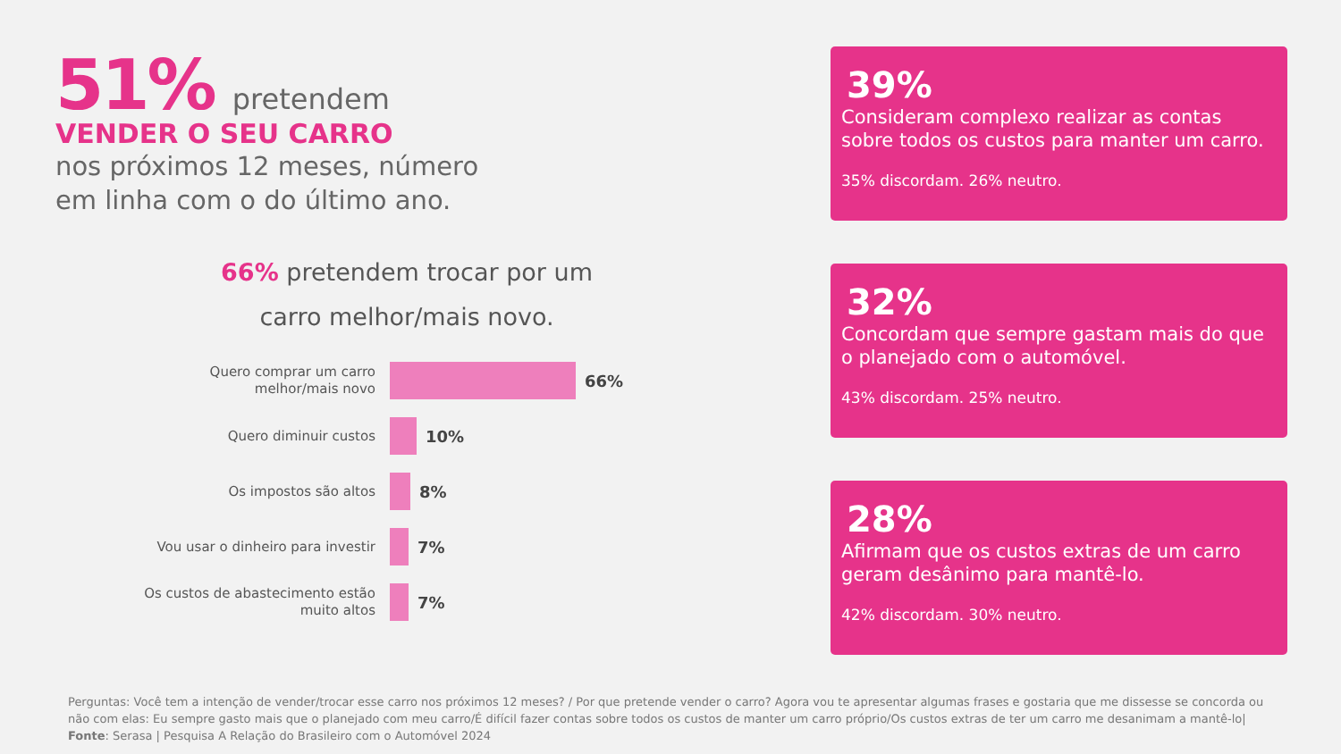51% pretendem
VENDER O SEU CARRO
nos próximos 12 meses, número
em linha com o do último ano.
66% pretendem trocar por um
carro melhor/mais novo.
Quero comprar um carro melhor/mais novo
66%
Quero diminuir custos
10%
Os impostos são altos
8%
Vou usar o dinheiro para investir
7%
Os custos de abastecimento estão muito altos
7%
39%
Consideram complexo realizar as contas sobre todos os custos para manter um carro.
35% discordam. 26% neutro.
32%
Concordam que sempre gastam mais do que o planejado com o automóvel.
43% discordam. 25% neutro.
28%
Afirmam que os custos extras de um carro geram desânimo para mantê-lo.
42% discordam. 30% neutro.
Perguntas: Você tem a intenção de vender/trocar esse carro nos próximos 12 meses? / Por que pretende vender o carro? Agora vou te apresentar algumas frases e gostaria que me dissesse se concorda ou não com elas: Eu sempre gasto mais que o planejado com meu carro/É difícil fazer contas sobre todos os custos de manter um carro próprio/Os custos extras de ter um carro me desanimam a mantê-lo| Fonte: Serasa | Pesquisa A Relação do Brasileiro com o Automóvel 2024